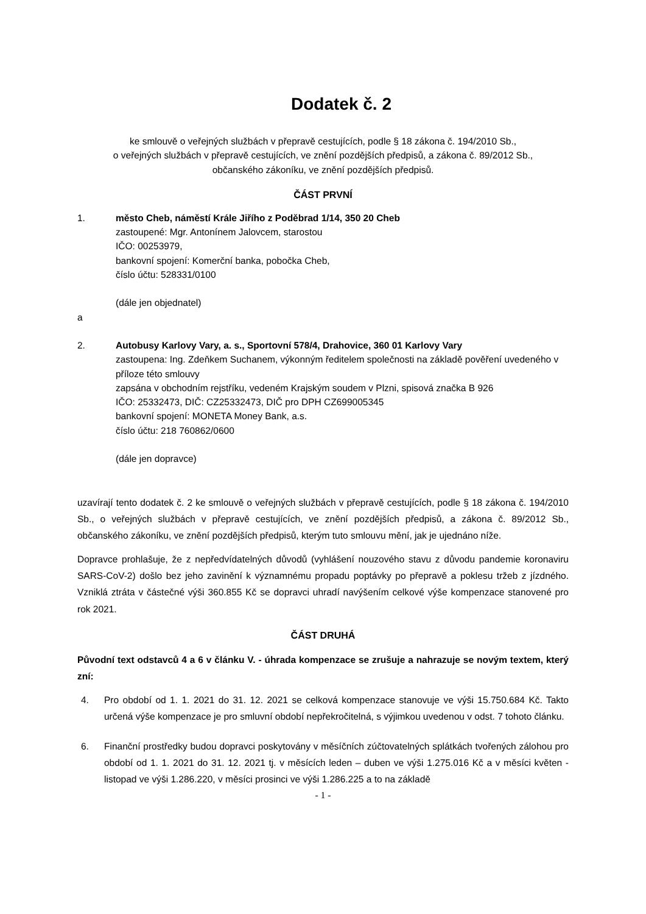Dodatek č. 2
ke smlouvě o veřejných službách v přepravě cestujících, podle § 18 zákona č. 194/2010 Sb.,
o veřejných službách v přepravě cestujících, ve znění pozdějších předpisů, a zákona č. 89/2012 Sb.,
občanského zákoníku, ve znění pozdějších předpisů.
ČÁST PRVNÍ
1. město Cheb, náměstí Krále Jiřího z Poděbrad 1/14, 350 20 Cheb
zastoupené: Mgr. Antonínem Jalovcem, starostou
IČO: 00253979,
bankovní spojení: Komerční banka, pobočka Cheb,
číslo účtu: 528331/0100
(dále jen objednatel)
a
2. Autobusy Karlovy Vary, a. s., Sportovní 578/4, Drahovice, 360 01 Karlovy Vary
zastoupena: Ing. Zdeňkem Suchanem, výkonným ředitelem společnosti na základě pověření uvedeného v příloze této smlouvy
zapsána v obchodním rejstříku, vedeném Krajským soudem v Plzni, spisová značka B 926
IČO: 25332473, DIČ: CZ25332473, DIČ pro DPH CZ699005345
bankovní spojení: MONETA Money Bank, a.s.
číslo účtu: 218 760862/0600
(dále jen dopravce)
uzavírají tento dodatek č. 2 ke smlouvě o veřejných službách v přepravě cestujících, podle § 18 zákona č. 194/2010 Sb., o veřejných službách v přepravě cestujících, ve znění pozdějších předpisů, a zákona č. 89/2012 Sb., občanského zákoníku, ve znění pozdějších předpisů, kterým tuto smlouvu mění, jak je ujednáno níže.
Dopravce prohlašuje, že z nepředvídatelných důvodů (vyhlášení nouzového stavu z důvodu pandemie koronaviru SARS-CoV-2) došlo bez jeho zavinění k významnému propadu poptávky po přepravě a poklesu tržeb z jízdného. Vzniklá ztráta v částečné výši 360.855 Kč se dopravci uhradí navýšením celkové výše kompenzace stanovené pro rok 2021.
ČÁST DRUHÁ
Původní text odstavců 4 a 6 v článku V. - úhrada kompenzace se zrušuje a nahrazuje se novým textem, který zní:
4. Pro období od 1. 1. 2021 do 31. 12. 2021 se celková kompenzace stanovuje ve výši 15.750.684 Kč. Takto určená výše kompenzace je pro smluvní období nepřekročitelná, s výjimkou uvedenou v odst. 7 tohoto článku.
6. Finanční prostředky budou dopravci poskytovány v měsíčních zúčtovatelných splátkách tvořených zálohou pro období od 1. 1. 2021 do 31. 12. 2021 tj. v měsících leden – duben ve výši 1.275.016 Kč a v měsíci květen - listopad ve výši 1.286.220, v měsíci prosinci ve výši 1.286.225 a to na základě
- 1 -